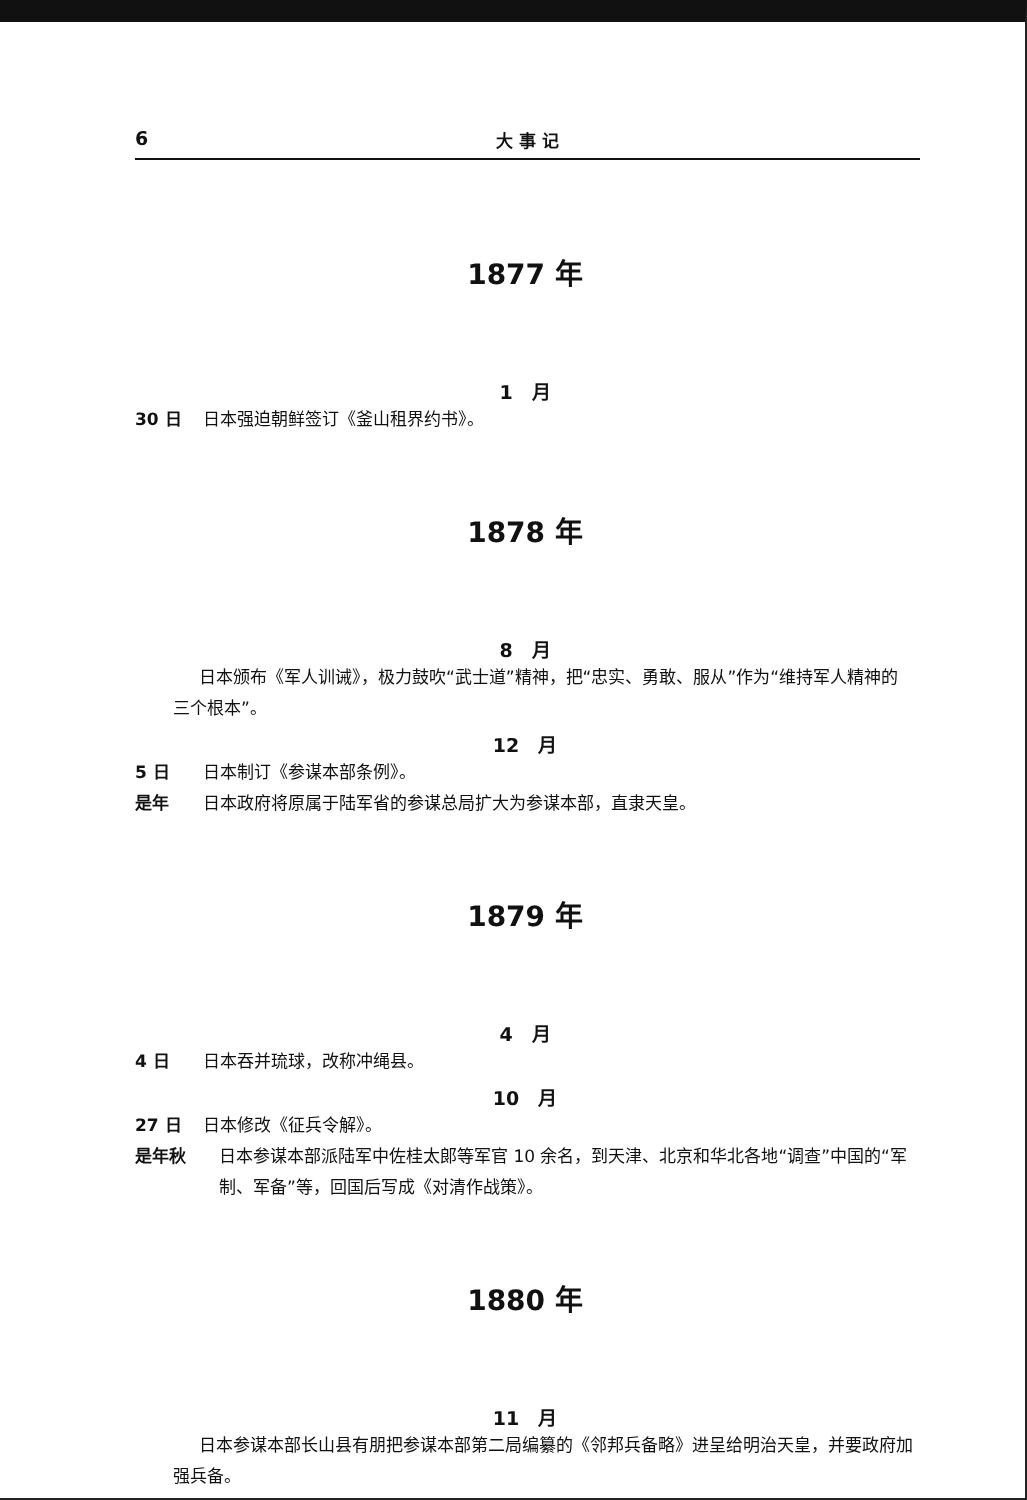6 大 事 记
1877 年
1　月
30 日 日本强迫朝鲜签订《釜山租界约书》。
1878 年
8　月
日本颁布《军人训诫》，极力鼓吹“武士道”精神，把“忠实、勇敢、服从”作为“维持军人精神的三个根本”。
12　月
5 日 日本制订《参谋本部条例》。
是年 日本政府将原属于陆军省的参谋总局扩大为参谋本部，直隶天皇。
1879 年
4　月
4 日 日本吞并琉球，改称冲绳县。
10　月
27 日 日本修改《征兵令解》。
是年秋 日本参谋本部派陆军中佐桂太郎等军官 10 余名，到天津、北京和华北各地“调查”中国的“军制、军备”等，回国后写成《对清作战策》。
1880 年
11　月
日本参谋本部长山县有朋把参谋本部第二局编纂的《邻邦兵备略》进呈给明治天皇，并要政府加强兵备。